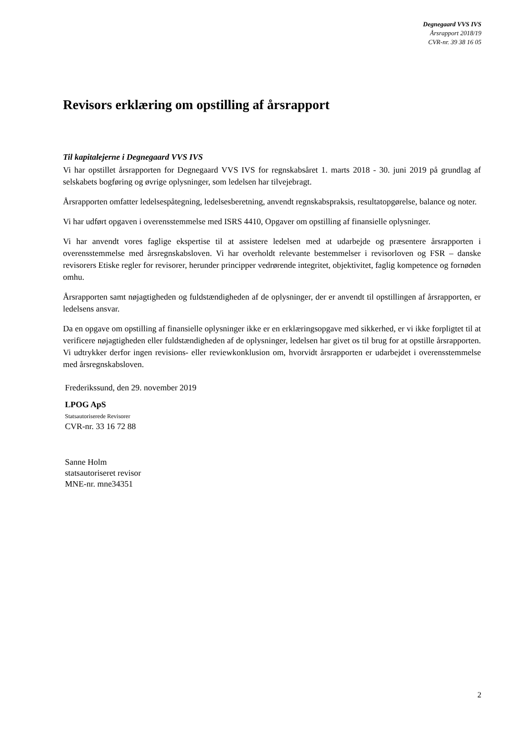Degnegaard VVS IVS
Årsrapport 2018/19
CVR-nr. 39 38 16 05
Revisors erklæring om opstilling af årsrapport
Til kapitalejerne i Degnegaard VVS IVS
Vi har opstillet årsrapporten for Degnegaard VVS IVS for regnskabsåret 1. marts 2018 - 30. juni 2019 på grundlag af selskabets bogføring og øvrige oplysninger, som ledelsen har tilvejebragt.
Årsrapporten omfatter ledelsespåtegning, ledelsesberetning, anvendt regnskabspraksis, resultatopgørelse, balance og noter.
Vi har udført opgaven i overensstemmelse med ISRS 4410, Opgaver om opstilling af finansielle oplysninger.
Vi har anvendt vores faglige ekspertise til at assistere ledelsen med at udarbejde og præsentere årsrapporten i overensstemmelse med årsregnskabsloven. Vi har overholdt relevante bestemmelser i revisorloven og FSR – danske revisorers Etiske regler for revisorer, herunder principper vedrørende integritet, objektivitet, faglig kompetence og fornøden omhu.
Årsrapporten samt nøjagtigheden og fuldstændigheden af de oplysninger, der er anvendt til opstillingen af årsrapporten, er ledelsens ansvar.
Da en opgave om opstilling af finansielle oplysninger ikke er en erklæringsopgave med sikkerhed, er vi ikke forpligtet til at verificere nøjagtigheden eller fuldstændigheden af de oplysninger, ledelsen har givet os til brug for at opstille årsrapporten. Vi udtrykker derfor ingen revisions- eller reviewkonklusion om, hvorvidt årsrapporten er udarbejdet i overensstemmelse med årsregnskabsloven.
Frederikssund, den 29. november 2019
LPOG ApS
Statsautoriserede Revisorer
CVR-nr. 33 16 72 88
Sanne Holm
statsautoriseret revisor
MNE-nr. mne34351
2